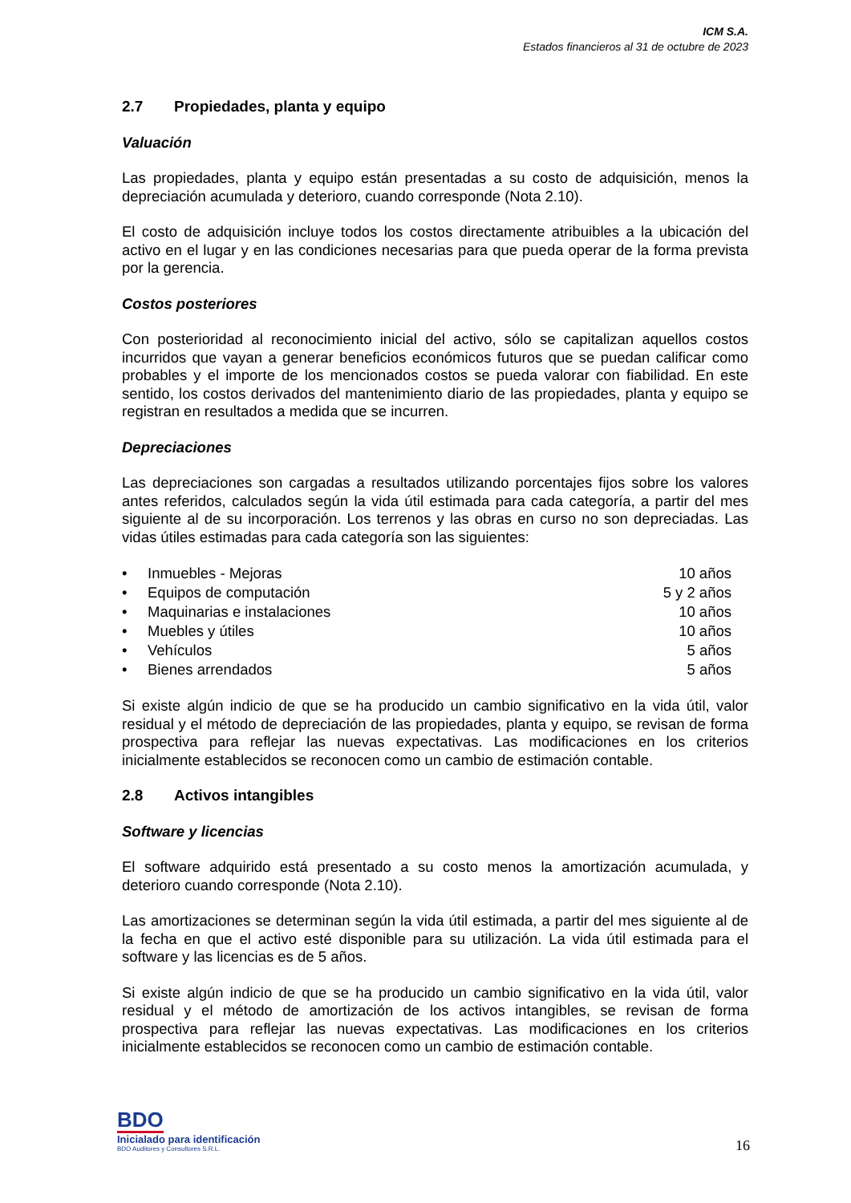ICM S.A.
Estados financieros al 31 de octubre de 2023
2.7 Propiedades, planta y equipo
Valuación
Las propiedades, planta y equipo están presentadas a su costo de adquisición, menos la depreciación acumulada y deterioro, cuando corresponde (Nota 2.10).
El costo de adquisición incluye todos los costos directamente atribuibles a la ubicación del activo en el lugar y en las condiciones necesarias para que pueda operar de la forma prevista por la gerencia.
Costos posteriores
Con posterioridad al reconocimiento inicial del activo, sólo se capitalizan aquellos costos incurridos que vayan a generar beneficios económicos futuros que se puedan calificar como probables y el importe de los mencionados costos se pueda valorar con fiabilidad. En este sentido, los costos derivados del mantenimiento diario de las propiedades, planta y equipo se registran en resultados a medida que se incurren.
Depreciaciones
Las depreciaciones son cargadas a resultados utilizando porcentajes fijos sobre los valores antes referidos, calculados según la vida útil estimada para cada categoría, a partir del mes siguiente al de su incorporación. Los terrenos y las obras en curso no son depreciadas. Las vidas útiles estimadas para cada categoría son las siguientes:
| • | Inmuebles - Mejoras | 10 años |
| • | Equipos de computación | 5 y 2 años |
| • | Maquinarias e instalaciones | 10 años |
| • | Muebles y útiles | 10 años |
| • | Vehículos | 5 años |
| • | Bienes arrendados | 5 años |
Si existe algún indicio de que se ha producido un cambio significativo en la vida útil, valor residual y el método de depreciación de las propiedades, planta y equipo, se revisan de forma prospectiva para reflejar las nuevas expectativas. Las modificaciones en los criterios inicialmente establecidos se reconocen como un cambio de estimación contable.
2.8 Activos intangibles
Software y licencias
El software adquirido está presentado a su costo menos la amortización acumulada, y deterioro cuando corresponde (Nota 2.10).
Las amortizaciones se determinan según la vida útil estimada, a partir del mes siguiente al de la fecha en que el activo esté disponible para su utilización. La vida útil estimada para el software y las licencias es de 5 años.
Si existe algún indicio de que se ha producido un cambio significativo en la vida útil, valor residual y el método de amortización de los activos intangibles, se revisan de forma prospectiva para reflejar las nuevas expectativas. Las modificaciones en los criterios inicialmente establecidos se reconocen como un cambio de estimación contable.
BDO
Inicialado para identificación
BDO Auditores y Consultores S.R.L.
16